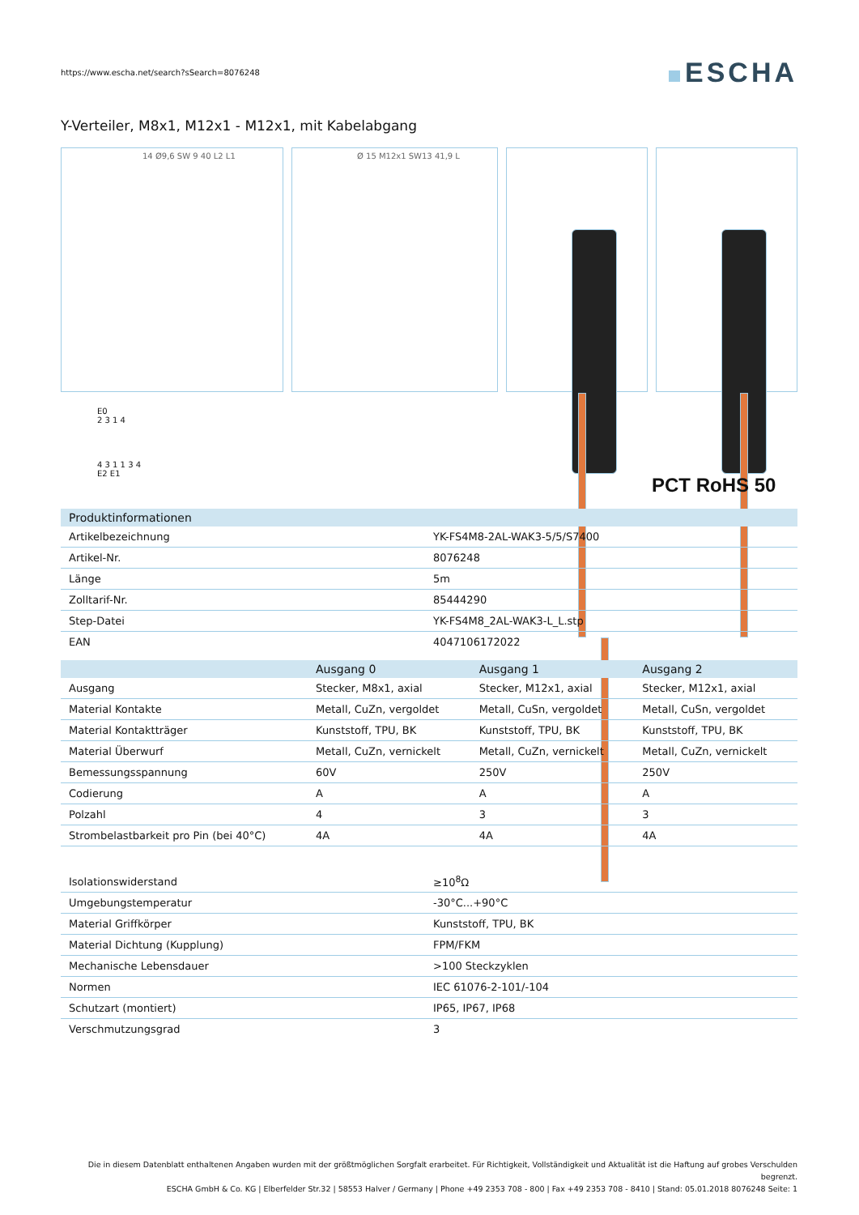https://www.escha.net/search?sSearch=8076248
ESCHA
Y-Verteiler, M8x1, M12x1 - M12x1, mit Kabelabgang
14 Ø9,6 SW 9 40 L2 L1 Ø 15 M12x1 SW13 41,9 L
E0
2 3 1 4
4 3 1 1 3 4
E2 E1
PCT RoHS 50
| Produktinformationen | |
| --- | --- |
| Artikelbezeichnung | YK-FS4M8-2AL-WAK3-5/5/S7400 |
| Artikel-Nr. | 8076248 |
| Länge | 5m |
| Zolltarif-Nr. | 85444290 |
| Step-Datei | YK-FS4M8_2AL-WAK3-L_L.stp |
| EAN | 4047106172022 |
| | Ausgang 0 | Ausgang 1 | Ausgang 2 |
| --- | --- | --- | --- |
| Ausgang | Stecker, M8x1, axial | Stecker, M12x1, axial | Stecker, M12x1, axial |
| Material Kontakte | Metall, CuZn, vergoldet | Metall, CuSn, vergoldet | Metall, CuSn, vergoldet |
| Material Kontaktträger | Kunststoff, TPU, BK | Kunststoff, TPU, BK | Kunststoff, TPU, BK |
| Material Überwurf | Metall, CuZn, vernickelt | Metall, CuZn, vernickelt | Metall, CuZn, vernickelt |
| Bemessungsspannung | 60V | 250V | 250V |
| Codierung | A | A | A |
| Polzahl | 4 | 3 | 3 |
| Strombelastbarkeit pro Pin (bei 40°C) | 4A | 4A | 4A |
| Isolationswiderstand | ≥10<sup>8</sup>Ω |
| Umgebungstemperatur | -30°C...+90°C |
| Material Griffkörper | Kunststoff, TPU, BK |
| Material Dichtung (Kupplung) | FPM/FKM |
| Mechanische Lebensdauer | >100 Steckzyklen |
| Normen | IEC 61076-2-101/-104 |
| Schutzart (montiert) | IP65, IP67, IP68 |
| Verschmutzungsgrad | 3 |
Die in diesem Datenblatt enthaltenen Angaben wurden mit der größtmöglichen Sorgfalt erarbeitet. Für Richtigkeit, Vollständigkeit und Aktualität ist die Haftung auf grobes Verschulden begrenzt.
ESCHA GmbH & Co. KG | Elberfelder Str.32 | 58553 Halver / Germany | Phone +49 2353 708 - 800 | Fax +49 2353 708 - 8410 | Stand: 05.01.2018 8076248 Seite: 1